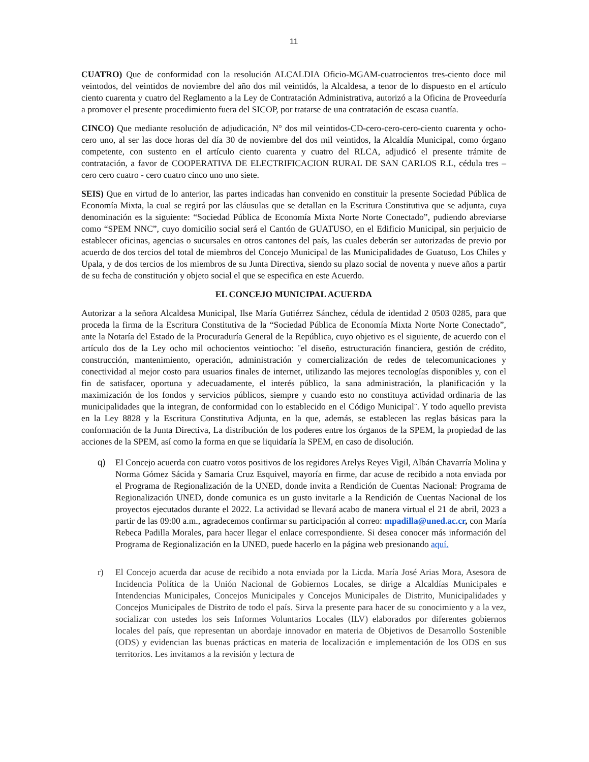11
CUATRO) Que de conformidad con la resolución ALCALDIA Oficio-MGAM-cuatrocientos tres-ciento doce mil veintodos, del veintidos de noviembre del año dos mil veintidós, la Alcaldesa, a tenor de lo dispuesto en el artículo ciento cuarenta y cuatro del Reglamento a la Ley de Contratación Administrativa, autorizó a la Oficina de Proveeduría a promover el presente procedimiento fuera del SICOP, por tratarse de una contratación de escasa cuantía.
CINCO) Que mediante resolución de adjudicación, N° dos mil veintidos-CD-cero-cero-cero-ciento cuarenta y ocho-cero uno, al ser las doce horas del día 30 de noviembre del dos mil veintidos, la Alcaldía Municipal, como órgano competente, con sustento en el artículo ciento cuarenta y cuatro del RLCA, adjudicó el presente trámite de contratación, a favor de COOPERATIVA DE ELECTRIFICACION RURAL DE SAN CARLOS R.L, cédula tres – cero cero cuatro - cero cuatro cinco uno uno siete.
SEIS) Que en virtud de lo anterior, las partes indicadas han convenido en constituir la presente Sociedad Pública de Economía Mixta, la cual se regirá por las cláusulas que se detallan en la Escritura Constitutiva que se adjunta, cuya denominación es la siguiente: “Sociedad Pública de Economía Mixta Norte Norte Conectado”, pudiendo abreviarse como “SPEM NNC”, cuyo domicilio social será el Cantón de GUATUSO, en el Edificio Municipal, sin perjuicio de establecer oficinas, agencias o sucursales en otros cantones del país, las cuales deberán ser autorizadas de previo por acuerdo de dos tercios del total de miembros del Concejo Municipal de las Municipalidades de Guatuso, Los Chiles y Upala, y de dos tercios de los miembros de su Junta Directiva, siendo su plazo social de noventa y nueve años a partir de su fecha de constitución y objeto social el que se especifica en este Acuerdo.
EL CONCEJO MUNICIPAL ACUERDA
Autorizar a la señora Alcaldesa Municipal, Ilse María Gutiérrez Sánchez, cédula de identidad 2 0503 0285, para que proceda la firma de la Escritura Constitutiva de la “Sociedad Pública de Economía Mixta Norte Norte Conectado”, ante la Notaría del Estado de la Procuraduría General de la República, cuyo objetivo es el siguiente, de acuerdo con el artículo dos de la Ley ocho mil ochocientos veintiocho: ¨el diseño, estructuración financiera, gestión de crédito, construcción, mantenimiento, operación, administración y comercialización de redes de telecomunicaciones y conectividad al mejor costo para usuarios finales de internet, utilizando las mejores tecnologías disponibles y, con el fin de satisfacer, oportuna y adecuadamente, el interés público, la sana administración, la planificación y la maximización de los fondos y servicios públicos, siempre y cuando esto no constituya actividad ordinaria de las municipalidades que la integran, de conformidad con lo establecido en el Código Municipal¨. Y todo aquello prevista en la Ley 8828 y la Escritura Constitutiva Adjunta, en la que, además, se establecen las reglas básicas para la conformación de la Junta Directiva, La distribución de los poderes entre los órganos de la SPEM, la propiedad de las acciones de la SPEM, así como la forma en que se liquidaría la SPEM, en caso de disolución.
q) El Concejo acuerda con cuatro votos positivos de los regidores Arelys Reyes Vigil, Albán Chavarría Molina y Norma Gómez Sácida y Samaria Cruz Esquivel, mayoría en firme, dar acuse de recibido a nota enviada por el Programa de Regionalización de la UNED, donde invita a Rendición de Cuentas Nacional: Programa de Regionalización UNED, donde comunica es un gusto invitarle a la Rendición de Cuentas Nacional de los proyectos ejecutados durante el 2022. La actividad se llevará acabo de manera virtual el 21 de abril, 2023 a partir de las 09:00 a.m., agradecemos confirmar su participación al correo: mpadilla@uned.ac.cr, con María Rebeca Padilla Morales, para hacer llegar el enlace correspondiente. Si desea conocer más información del Programa de Regionalización en la UNED, puede hacerlo en la página web presionando aquí.
r) El Concejo acuerda dar acuse de recibido a nota enviada por la Licda. María José Arias Mora, Asesora de Incidencia Política de la Unión Nacional de Gobiernos Locales, se dirige a Alcaldías Municipales e Intendencias Municipales, Concejos Municipales y Concejos Municipales de Distrito, Municipalidades y Concejos Municipales de Distrito de todo el país. Sirva la presente para hacer de su conocimiento y a la vez, socializar con ustedes los seis Informes Voluntarios Locales (ILV) elaborados por diferentes gobiernos locales del país, que representan un abordaje innovador en materia de Objetivos de Desarrollo Sostenible (ODS) y evidencian las buenas prácticas en materia de localización e implementación de los ODS en sus territorios. Les invitamos a la revisión y lectura de